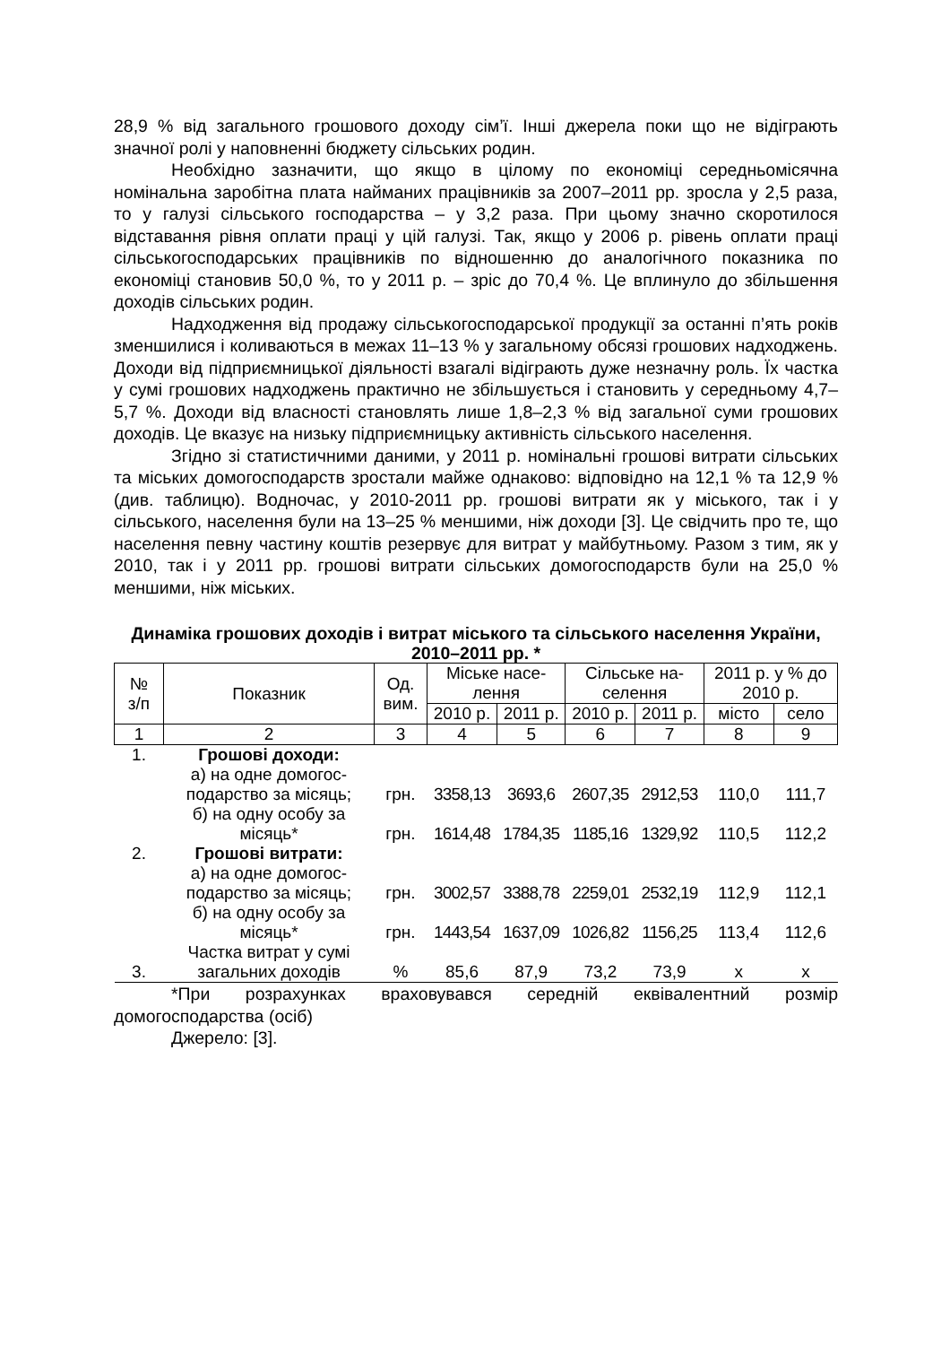28,9 % від загального грошового доходу сім’ї. Інші джерела поки що не відіграють значної ролі у наповненні бюджету сільських родин.
Необхідно зазначити, що якщо в цілому по економіці середньомісячна номінальна заробітна плата найманих працівників за 2007–2011 рр. зросла у 2,5 раза, то у галузі сільського господарства – у 3,2 раза. При цьому значно скоротилося відставання рівня оплати праці у цій галузі. Так, якщо у 2006 р. рівень оплати праці сільськогосподарських працівників по відношенню до аналогічного показника по економіці становив 50,0 %, то у 2011 р. – зріс до 70,4 %. Це вплинуло до збільшення доходів сільських родин.
Надходження від продажу сільськогосподарської продукції за останні п’ять років зменшилися і коливаються в межах 11–13 % у загальному обсязі грошових надходжень. Доходи від підприємницької діяльності взагалі відіграють дуже незначну роль. Їх частка у сумі грошових надходжень практично не збільшується і становить у середньому 4,7–5,7 %. Доходи від власності становлять лише 1,8–2,3 % від загальної суми грошових доходів. Це вказує на низьку підприємницьку активність сільського населення.
Згідно зі статистичними даними, у 2011 р. номінальні грошові витрати сільських та міських домогосподарств зростали майже однаково: відповідно на 12,1 % та 12,9 % (див. таблицю). Водночас, у 2010-2011 рр. грошові витрати як у міського, так і у сільського, населення були на 13–25 % меншими, ніж доходи [3]. Це свідчить про те, що населення певну частину коштів резервує для витрат у майбутньому. Разом з тим, як у 2010, так і у 2011 рр. грошові витрати сільських домогосподарств були на 25,0 % меншими, ніж міських.
Динаміка грошових доходів і витрат міського та сільського населення України, 2010–2011 рр. *
| № з/п | Показник | Од. вим. | Міське насе- лення | | Сільське на- селення | | 2011 р. у % до 2010 р. | |
| --- | --- | --- | --- | --- | --- | --- | --- | --- |
| | | | 2010 р. | 2011 р. | 2010 р. | 2011 р. | місто | село |
| 1 | 2 | 3 | 4 | 5 | 6 | 7 | 8 | 9 |
| 1. | Грошові доходи: | | | | | | | |
| | а) на одне домогос- подарство за місяць; | грн. | 3358,13 | 3693,6 | 2607,35 | 2912,53 | 110,0 | 111,7 |
| | б) на одну особу за місяць* | грн. | 1614,48 | 1784,35 | 1185,16 | 1329,92 | 110,5 | 112,2 |
| 2. | Грошові витрати: | | | | | | | |
| | а) на одне домогос- подарство за місяць; | грн. | 3002,57 | 3388,78 | 2259,01 | 2532,19 | 112,9 | 112,1 |
| | б) на одну особу за місяць* | грн. | 1443,54 | 1637,09 | 1026,82 | 1156,25 | 113,4 | 112,6 |
| 3. | Частка витрат у сумі загальних доходів | % | 85,6 | 87,9 | 73,2 | 73,9 | х | х |
*При розрахунках враховувався середній еквівалентний розмір домогосподарства (осіб)
Джерело: [3].